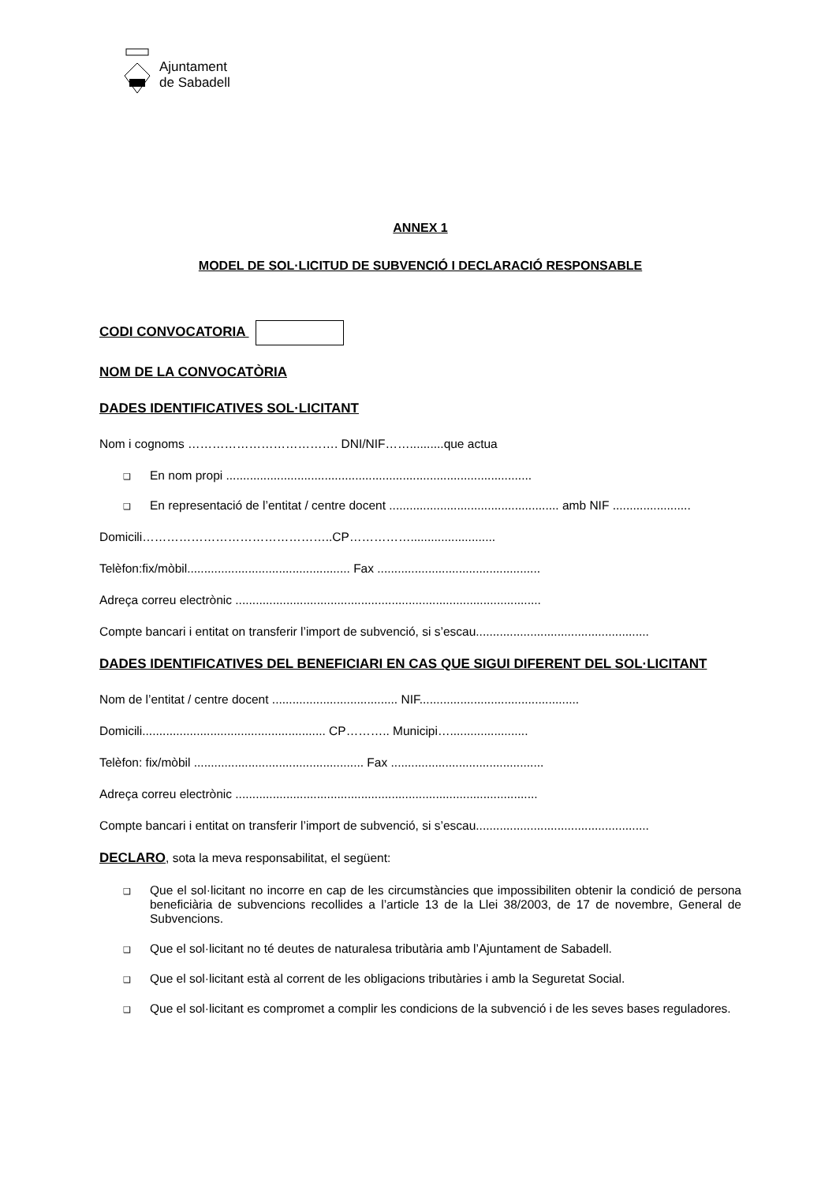Ajuntament
de Sabadell
ANNEX 1
MODEL DE SOL·LICITUD DE SUBVENCIÓ I DECLARACIÓ RESPONSABLE
CODI CONVOCATORIA
NOM DE LA CONVOCATÒRIA
DADES IDENTIFICATIVES SOL·LICITANT
Nom i cognoms ………………………………. DNI/NIF……..........que actua
❑ En nom propi ..........................................................................................
❑ En representació de l’entitat / centre docent .................................................. amb NIF .......................
Domicili………………………………………..CP…………….........................
Telèfon:fix/mòbil................................................ Fax ................................................
Adreça correu electrònic ..........................................................................................
Compte bancari i entitat on transferir l’import de subvenció, si s’escau...................................................
DADES IDENTIFICATIVES DEL BENEFICIARI EN CAS QUE SIGUI DIFERENT DEL SOL·LICITANT
Nom de l’entitat / centre docent ..................................... NIF...............................................
Domicili...................................................... CP……….. Municipi….......................
Telèfon: fix/mòbil .................................................. Fax .............................................
Adreça correu electrònic .........................................................................................
Compte bancari i entitat on transferir l’import de subvenció, si s’escau...................................................
DECLARO, sota la meva responsabilitat, el següent:
❑ Que el sol·licitant no incorre en cap de les circumstàncies que impossibiliten obtenir la condició de persona beneficiària de subvencions recollides a l’article 13 de la Llei 38/2003, de 17 de novembre, General de Subvencions.
❑ Que el sol·licitant no té deutes de naturalesa tributària amb l’Ajuntament de Sabadell.
❑ Que el sol·licitant està al corrent de les obligacions tributàries i amb la Seguretat Social.
❑ Que el sol·licitant es compromet a complir les condicions de la subvenció i de les seves bases reguladores.